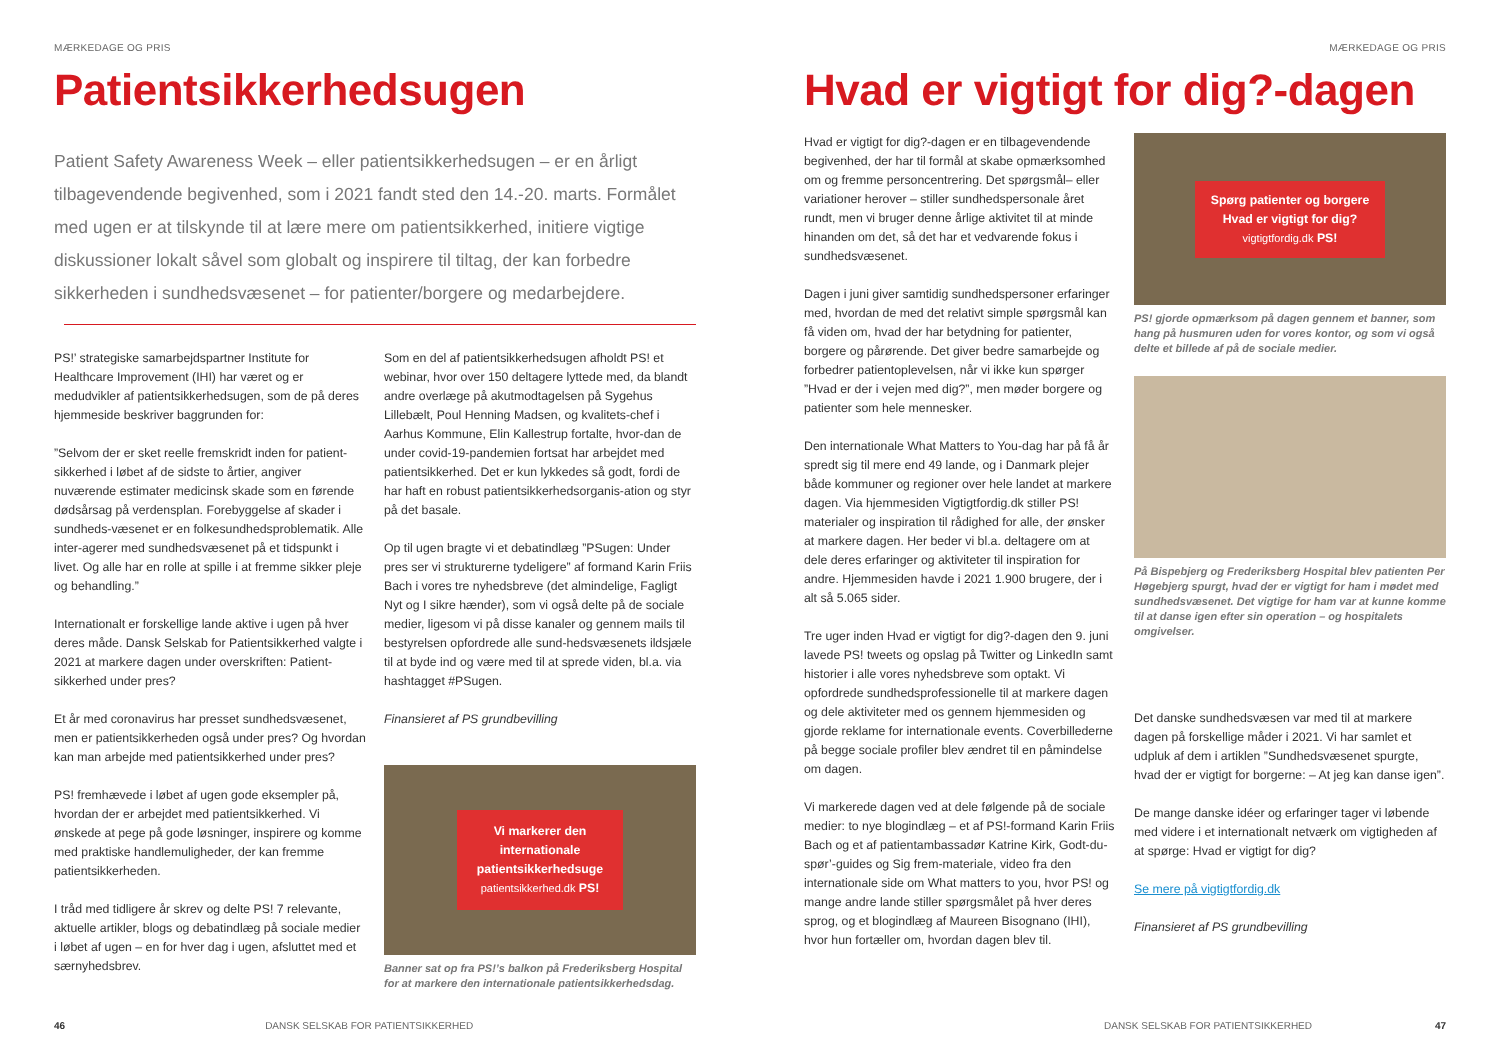MÆRKEDAGE OG PRIS
Patientsikkerhedsugen
Patient Safety Awareness Week – eller patientsikkerhedsugen – er en årligt tilbagevendende begivenhed, som i 2021 fandt sted den 14.-20. marts. Formålet med ugen er at tilskynde til at lære mere om patientsikkerhed, initiere vigtige diskussioner lokalt såvel som globalt og inspirere til tiltag, der kan forbedre sikkerheden i sundhedsvæsenet – for patienter/borgere og medarbejdere.
PS!’ strategiske samarbejdspartner Institute for Healthcare Improvement (IHI) har været og er medudvikler af patientsikkerhedsugen, som de på deres hjemmeside beskriver baggrunden for:
”Selvom der er sket reelle fremskridt inden for patient-sikkerhed i løbet af de sidste to årtier, angiver nuværende estimater medicinsk skade som en førende dødsårsag på verdensplan. Forebyggelse af skader i sundheds-væsenet er en folkesundhedsproblematik. Alle inter-agerer med sundhedsvæsenet på et tidspunkt i livet. Og alle har en rolle at spille i at fremme sikker pleje og behandling.”
Internationalt er forskellige lande aktive i ugen på hver deres måde. Dansk Selskab for Patientsikkerhed valgte i 2021 at markere dagen under overskriften: Patient-sikkerhed under pres?
Et år med coronavirus har presset sundhedsvæsenet, men er patientsikkerheden også under pres? Og hvordan kan man arbejde med patientsikkerhed under pres?
PS! fremhævede i løbet af ugen gode eksempler på, hvordan der er arbejdet med patientsikkerhed. Vi ønskede at pege på gode løsninger, inspirere og komme med praktiske handlemuligheder, der kan fremme patientsikkerheden.
I tråd med tidligere år skrev og delte PS! 7 relevante, aktuelle artikler, blogs og debatindlæg på sociale medier i løbet af ugen – en for hver dag i ugen, afsluttet med et særnyhedsbrev.
Som en del af patientsikkerhedsugen afholdt PS! et webinar, hvor over 150 deltagere lyttede med, da blandt andre overlæge på akutmodtagelsen på Sygehus Lillebælt, Poul Henning Madsen, og kvalitets-chef i Aarhus Kommune, Elin Kallestrup fortalte, hvor-dan de under covid-19-pandemien fortsat har arbejdet med patientsikkerhed. Det er kun lykkedes så godt, fordi de har haft en robust patientsikkerhedsorganis-ation og styr på det basale.
Op til ugen bragte vi et debatindlæg ”PSugen: Under pres ser vi strukturerne tydeligere” af formand Karin Friis Bach i vores tre nyhedsbreve (det almindelige, Fagligt Nyt og I sikre hænder), som vi også delte på de sociale medier, ligesom vi på disse kanaler og gennem mails til bestyrelsen opfordrede alle sund-hedsvæsenets ildsjæle til at byde ind og være med til at sprede viden, bl.a. via hashtagget #PSugen.
Finansieret af PS grundbevilling
Vi markerer den
internationale
patientsikkerhedsuge
patientsikkerhed.dk PS!
Banner sat op fra PS!’s balkon på Frederiksberg Hospital for at markere den internationale patientsikkerhedsdag.
46 DANSK SELSKAB FOR PATIENTSIKKERHED
MÆRKEDAGE OG PRIS
Hvad er vigtigt for dig?-dagen
Hvad er vigtigt for dig?-dagen er en tilbagevendende begivenhed, der har til formål at skabe opmærksomhed om og fremme personcentrering. Det spørgsmål– eller variationer herover – stiller sundhedspersonale året rundt, men vi bruger denne årlige aktivitet til at minde hinanden om det, så det har et vedvarende fokus i sundhedsvæsenet.
Dagen i juni giver samtidig sundhedspersoner erfaringer med, hvordan de med det relativt simple spørgsmål kan få viden om, hvad der har betydning for patienter, borgere og pårørende. Det giver bedre samarbejde og forbedrer patientoplevelsen, når vi ikke kun spørger ”Hvad er der i vejen med dig?”, men møder borgere og patienter som hele mennesker.
Den internationale What Matters to You-dag har på få år spredt sig til mere end 49 lande, og i Danmark plejer både kommuner og regioner over hele landet at markere dagen. Via hjemmesiden Vigtigtfordig.dk stiller PS! materialer og inspiration til rådighed for alle, der ønsker at markere dagen. Her beder vi bl.a. deltagere om at dele deres erfaringer og aktiviteter til inspiration for andre. Hjemmesiden havde i 2021 1.900 brugere, der i alt så 5.065 sider.
Tre uger inden Hvad er vigtigt for dig?-dagen den 9. juni lavede PS! tweets og opslag på Twitter og LinkedIn samt historier i alle vores nyhedsbreve som optakt. Vi opfordrede sundhedsprofessionelle til at markere dagen og dele aktiviteter med os gennem hjemmesiden og gjorde reklame for internationale events. Coverbillederne på begge sociale profiler blev ændret til en påmindelse om dagen.
Vi markerede dagen ved at dele følgende på de sociale medier: to nye blogindlæg – et af PS!-formand Karin Friis Bach og et af patientambassadør Katrine Kirk, Godt-du-spør’-guides og Sig frem-materiale, video fra den internationale side om What matters to you, hvor PS! og mange andre lande stiller spørgsmålet på hver deres sprog, og et blogindlæg af Maureen Bisognano (IHI), hvor hun fortæller om, hvordan dagen blev til.
Spørg patienter og borgere
Hvad er vigtigt for dig?
vigtigtfordig.dk PS!
PS! gjorde opmærksom på dagen gennem et banner, som hang på husmuren uden for vores kontor, og som vi også delte et billede af på de sociale medier.
På Bispebjerg og Frederiksberg Hospital blev patienten Per Høgebjerg spurgt, hvad der er vigtigt for ham i mødet med sundhedsvæsenet. Det vigtige for ham var at kunne komme til at danse igen efter sin operation – og hospitalets omgivelser.
Det danske sundhedsvæsen var med til at markere dagen på forskellige måder i 2021. Vi har samlet et udpluk af dem i artiklen ”Sundhedsvæsenet spurgte, hvad der er vigtigt for borgerne: – At jeg kan danse igen”.
De mange danske idéer og erfaringer tager vi løbende med videre i et internationalt netværk om vigtigheden af at spørge: Hvad er vigtigt for dig?
Se mere på vigtigtfordig.dk
Finansieret af PS grundbevilling
DANSK SELSKAB FOR PATIENTSIKKERHED 47